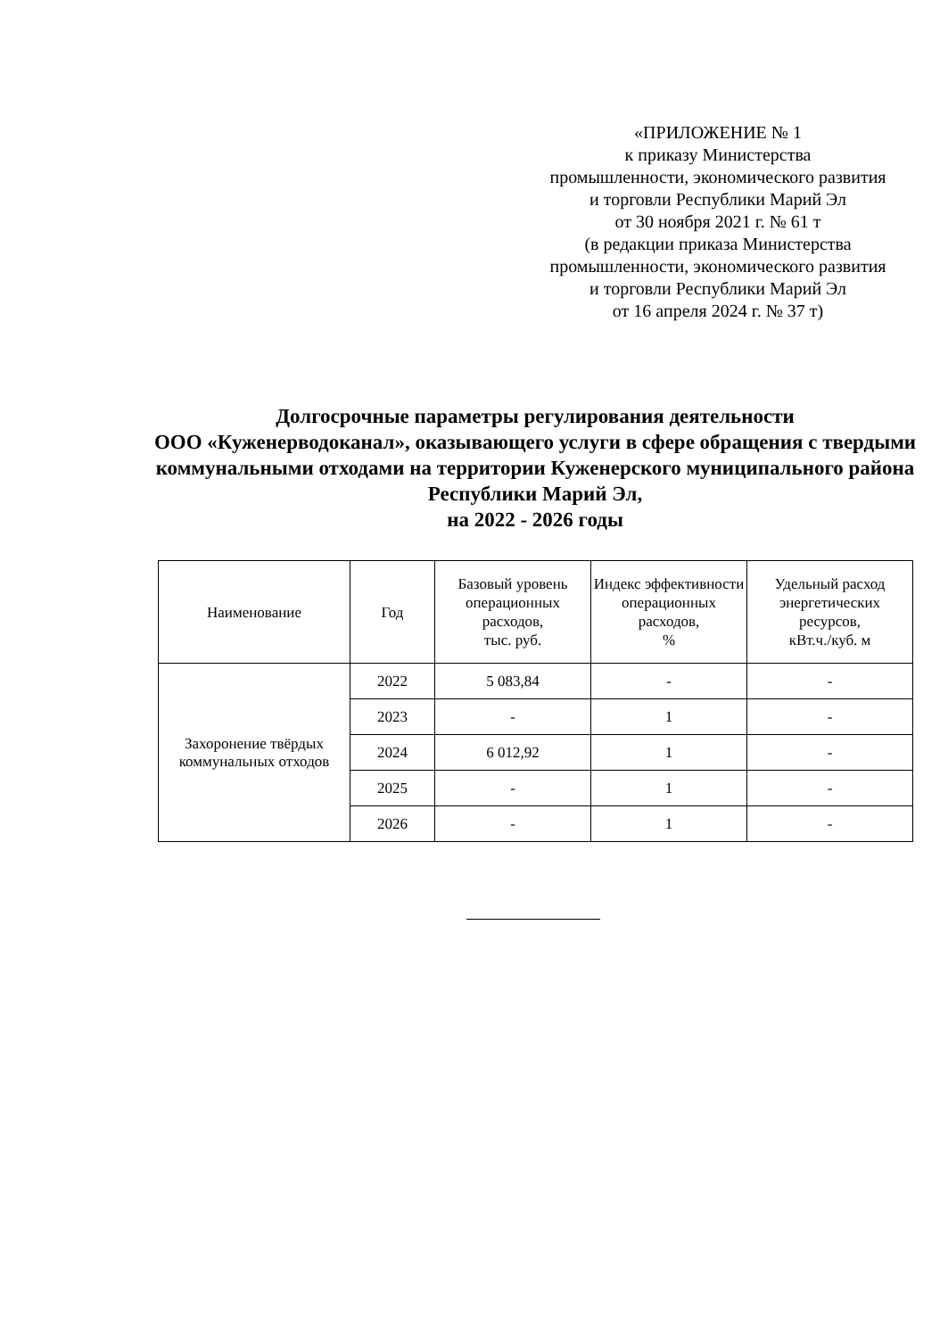«ПРИЛОЖЕНИЕ № 1
к приказу Министерства
промышленности, экономического развития
и торговли Республики Марий Эл
от 30 ноября 2021 г. № 61 т
(в редакции приказа Министерства
промышленности, экономического развития
и торговли Республики Марий Эл
от 16 апреля 2024 г. № 37 т)
Долгосрочные параметры регулирования деятельности
ООО «Куженерводоканал», оказывающего услуги в сфере обращения с твердыми коммунальными отходами на территории Куженерского муниципального района Республики Марий Эл,
на 2022 - 2026 годы
| Наименование | Год | Базовый уровень операционных расходов, тыс. руб. | Индекс эффективности операционных расходов, % | Удельный расход энергетических ресурсов, кВт.ч./куб. м |
| --- | --- | --- | --- | --- |
| Захоронение твёрдых коммунальных отходов | 2022 | 5 083,84 | - | - |
| | 2023 | - | 1 | - |
| | 2024 | 6 012,92 | 1 | - |
| | 2025 | - | 1 | - |
| | 2026 | - | 1 | - |